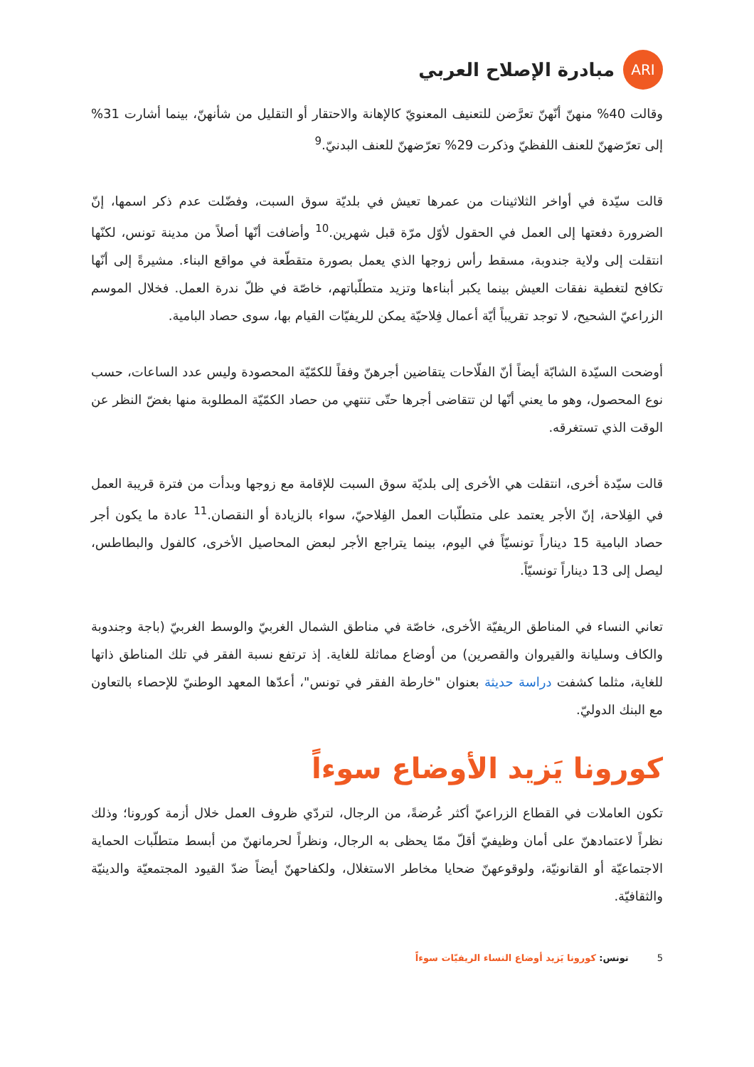ARI
مبادرة الإصلاح العربي
وقالت 40% منهنّ أنّهنّ تعرَّضن للتعنيف المعنويّ كالإهانة والاحتقار أو التقليل من شأنهنّ، بينما أشارت 31% إلى تعرّضهنّ للعنف اللفظيّ وذكرت 29% تعرّضهنّ للعنف البدنيّ.<sup>9</sup>
قالت سيّدة في أواخر الثلاثينات من عمرها تعيش في بلديّة سوق السبت، وفضّلت عدم ذكر اسمها، إنّ الضرورة دفعتها إلى العمل في الحقول لأوّل مرّة قبل شهرين.<sup>10</sup> وأضافت أنّها أصلاً من مدينة تونس، لكنّها انتقلت إلى ولاية جندوبة، مسقط رأس زوجها الذي يعمل بصورة متقطّعة في مواقع البناء. مشيرةً إلى أنّها تكافح لتغطية نفقات العيش بينما يكبر أبناءها وتزيد متطلّباتهم، خاصّة في ظلّ ندرة العمل. فخلال الموسم الزراعيّ الشحيح، لا توجد تقريباً أيّة أعمال فِلاحيّة يمكن للريفيّات القيام بها، سوى حصاد البامية.
أوضحت السيّدة الشابّة أيضاً أنّ الفلّاحات يتقاضين أجرهنّ وفقاً للكمّيّة المحصودة وليس عدد الساعات، حسب نوع المحصول، وهو ما يعني أنّها لن تتقاضى أجرها حتّى تنتهي من حصاد الكمّيّة المطلوبة منها بغضّ النظر عن الوقت الذي تستغرقه.
قالت سيّدة أخرى، انتقلت هي الأخرى إلى بلديّة سوق السبت للإقامة مع زوجها وبدأت من فترة قريبة العمل في الفِلاحة، إنّ الأجر يعتمد على متطلّبات العمل الفِلاحيّ، سواء بالزيادة أو النقصان.<sup>11</sup> عادة ما يكون أجر حصاد البامية 15 ديناراً تونسيّاً في اليوم، بينما يتراجع الأجر لبعض المحاصيل الأخرى، كالفول والبطاطس، ليصل إلى 13 ديناراً تونسيّاً.
تعاني النساء في المناطق الريفيّة الأخرى، خاصّة في مناطق الشمال الغربيّ والوسط الغربيّ (باجة وجندوبة والكاف وسليانة والقيروان والقصرين) من أوضاع مماثلة للغاية. إذ ترتفع نسبة الفقر في تلك المناطق ذاتها للغاية، مثلما كشفت دراسة حديثة بعنوان "خارطة الفقر في تونس"، أعدّها المعهد الوطنيّ للإحصاء بالتعاون مع البنك الدوليّ.
كورونا يَزيد الأوضاع سوءاً
تكون العاملات في القطاع الزراعيّ أكثر عُرضةً، من الرجال، لتردّي ظروف العمل خلال أزمة كورونا؛ وذلك نظراً لاعتمادهنّ على أمان وظيفيّ أقلّ ممّا يحظى به الرجال، ونظراً لحرمانهنّ من أبسط متطلّبات الحماية الاجتماعيّة أو القانونيّة، ولوقوعهنّ ضحايا مخاطر الاستغلال، ولكفاحهنّ أيضاً ضدّ القيود المجتمعيّة والدينيّة والثقافيّة.
5 تونس: كورونا يَزيد أوضاع النساء الريفيّات سوءاً